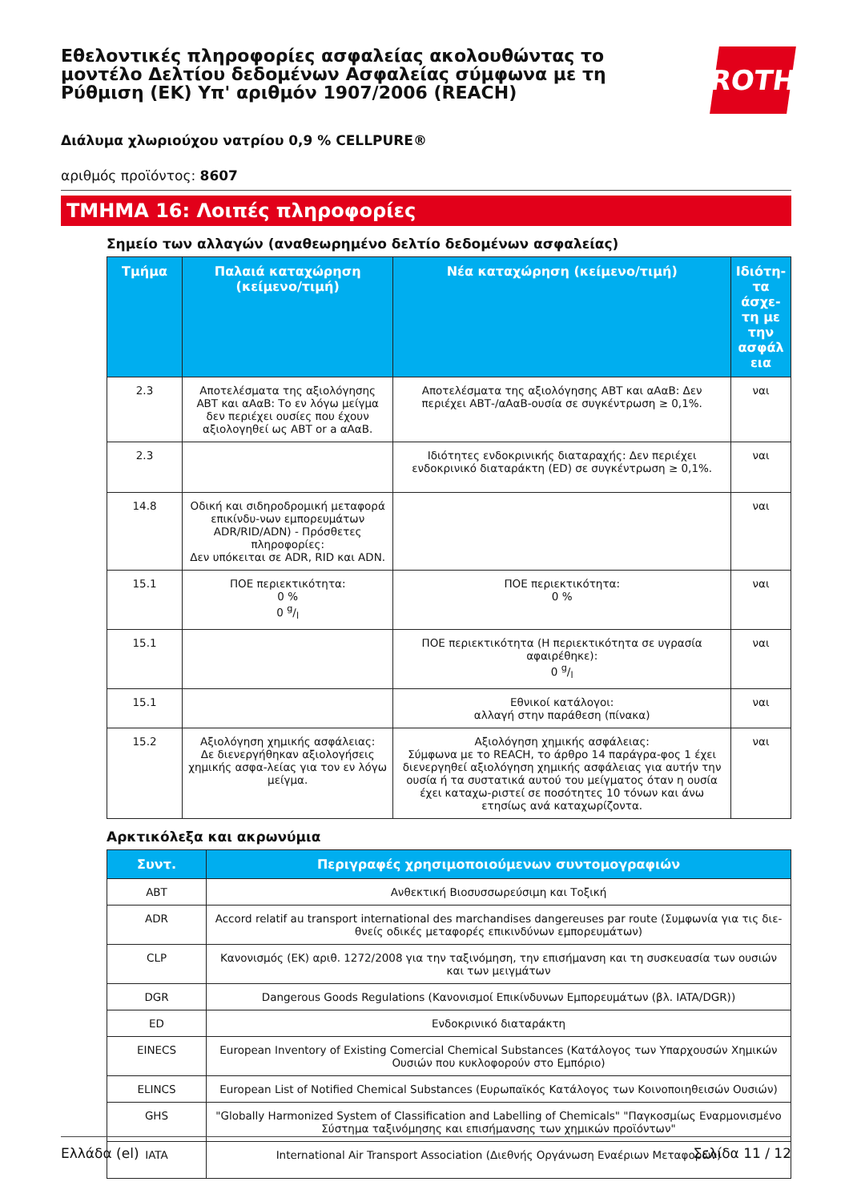Εθελοντικές πληροφορίες ασφαλείας ακολουθώντας το μοντέλο Δελτίου δεδομένων Ασφαλείας σύμφωνα με τη Ρύθμιση (ΕΚ) Υπ' αριθμόν 1907/2006 (REACH)
ROTH
Διάλυμα χλωριούχου νατρίου 0,9 % CELLPURE®
αριθμός προϊόντος: 8607
ΤΜΗΜΑ 16: Λοιπές πληροφορίες
Σημείο των αλλαγών (αναθεωρημένο δελτίο δεδομένων ασφαλείας)
| Τμήμα | Παλαιά καταχώρηση (κείμενο/τιμή) | Νέα καταχώρηση (κείμενο/τιμή) | Ιδιότη-τα άσχε-τη με την ασφάλ εια |
| --- | --- | --- | --- |
| 2.3 | Αποτελέσματα της αξιολόγησης ΑΒΤ και αΑαΒ: Το εν λόγω μείγμα δεν περιέχει ουσίες που έχουν αξιολογηθεί ως ΑΒΤ or a αΑαΒ. | Αποτελέσματα της αξιολόγησης ΑΒΤ και αΑαΒ: Δεν περιέχει ΑΒΤ-/αΑαΒ-ουσία σε συγκέντρωση ≥ 0,1%. | ναι |
| 2.3 | | Ιδιότητες ενδοκρινικής διαταραχής: Δεν περιέχει ενδοκρινικό διαταράκτη (ED) σε συγκέντρωση ≥ 0,1%. | ναι |
| 14.8 | Οδική και σιδηροδρομική μεταφορά επικίνδυ-νων εμπορευμάτων ADR/RID/ADN) - Πρόσθετες πληροφορίες: Δεν υπόκειται σε ADR, RID και ADN. | | ναι |
| 15.1 | ΠΟΕ περιεκτικότητα: 0 % 0 g/l | ΠΟΕ περιεκτικότητα: 0 % | ναι |
| 15.1 | | ΠΟΕ περιεκτικότητα (Η περιεκτικότητα σε υγρασία αφαιρέθηκε): 0 g/l | ναι |
| 15.1 | | Εθνικοί κατάλογοι: αλλαγή στην παράθεση (πίνακα) | ναι |
| 15.2 | Αξιολόγηση χημικής ασφάλειας: Δε διενεργήθηκαν αξιολογήσεις χημικής ασφα-λείας για τον εν λόγω μείγμα. | Αξιολόγηση χημικής ασφάλειας: Σύμφωνα με το REACH, το άρθρο 14 παράγρα-φος 1 έχει διενεργηθεί αξιολόγηση χημικής ασφάλειας για αυτήν την ουσία ή τα συστατικά αυτού του μείγματος όταν η ουσία έχει καταχω-ριστεί σε ποσότητες 10 τόνων και άνω ετησίως ανά καταχωρίζοντα. | ναι |
Αρκτικόλεξα και ακρωνύμια
| Συντ. | Περιγραφές χρησιμοποιούμενων συντομογραφιών |
| --- | --- |
| ABT | Ανθεκτική Βιοσυσσωρεύσιμη και Τοξική |
| ADR | Accord relatif au transport international des marchandises dangereuses par route (Συμφωνία για τις διε-θνείς οδικές μεταφορές επικινδύνων εμπορευμάτων) |
| CLP | Κανονισμός (ΕΚ) αριθ. 1272/2008 για την ταξινόμηση, την επισήμανση και τη συσκευασία των ουσιών και των μειγμάτων |
| DGR | Dangerous Goods Regulations (Κανονισμοί Επικίνδυνων Εμπορευμάτων (βλ. IATA/DGR)) |
| ED | Ενδοκρινικό διαταράκτη |
| EINECS | European Inventory of Existing Comercial Chemical Substances (Κατάλογος των Υπαρχουσών Χημικών Ουσιών που κυκλοφορούν στο Εμπόριο) |
| ELINCS | European List of Notified Chemical Substances (Ευρωπαϊκός Κατάλογος των Κοινοποιηθεισών Ουσιών) |
| GHS | "Globally Harmonized System of Classification and Labelling of Chemicals" "Παγκοσμίως Εναρμονισμένο Σύστημα ταξινόμησης και επισήμανσης των χημικών προϊόντων" |
| IATA | International Air Transport Association (Διεθνής Οργάνωση Εναέριων Μεταφορών) |
Ελλάδα (el) Σελίδα 11 / 12